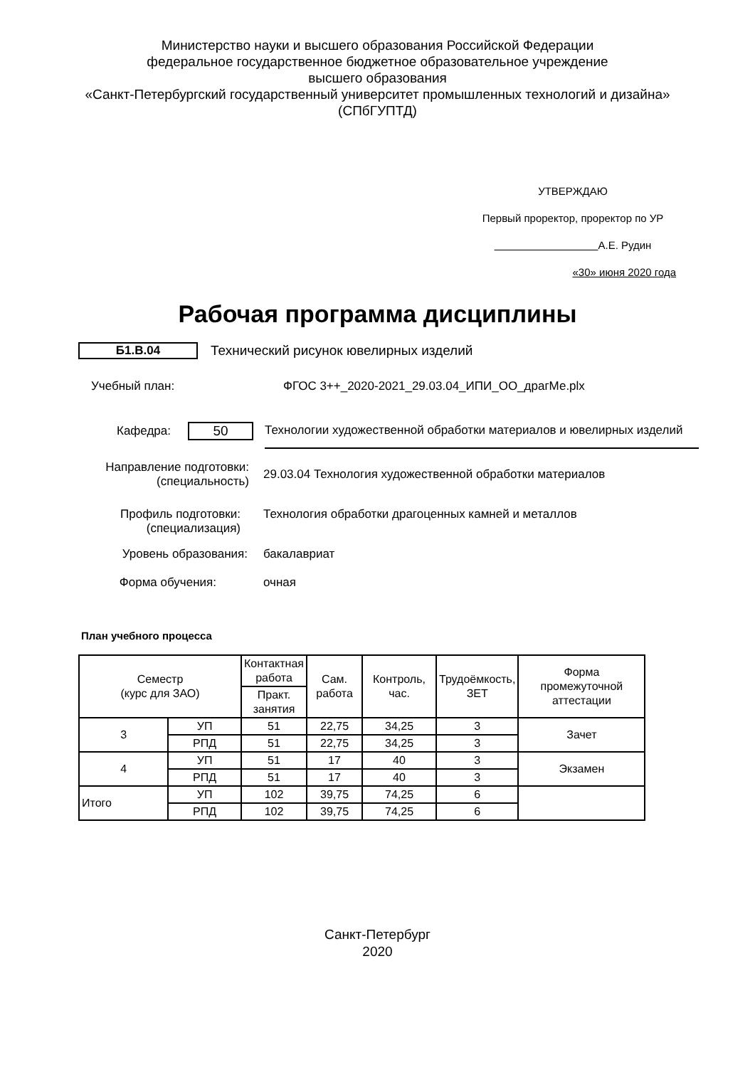Министерство науки и высшего образования Российской Федерации
федеральное государственное бюджетное образовательное учреждение
высшего образования
«Санкт-Петербургский государственный университет промышленных технологий и дизайна»
(СПбГУПТД)
УТВЕРЖДАЮ
Первый проректор, проректор по УР
А.Е. Рудин
«30» июня 2020 года
Рабочая программа дисциплины
Б1.В.04
Технический рисунок ювелирных изделий
Учебный план:
ФГОС 3++_2020-2021_29.03.04_ИПИ_ОО_драгМе.plx
Кафедра: 50
Технологии художественной обработки материалов и ювелирных изделий
Направление подготовки:
(специальность)
29.03.04 Технология художественной обработки материалов
Профиль подготовки:
(специализация)
Технология обработки драгоценных камней и металлов
Уровень образования: бакалавриат
Форма обучения: очная
План учебного процесса
| Семестр (курс для ЗАО) | | Контактная работа | Сам. работа | Контроль, час. | Трудоёмкость, ЗЕТ | Форма промежуточной аттестации |
| | | Практ. занятия | | | | |
| 3 | УП | 51 | 22,75 | 34,25 | 3 | Зачет |
| | РПД | 51 | 22,75 | 34,25 | 3 | |
| 4 | УП | 51 | 17 | 40 | 3 | Экзамен |
| | РПД | 51 | 17 | 40 | 3 | |
| Итого | УП | 102 | 39,75 | 74,25 | 6 | |
| | РПД | 102 | 39,75 | 74,25 | 6 | |
Санкт-Петербург
2020